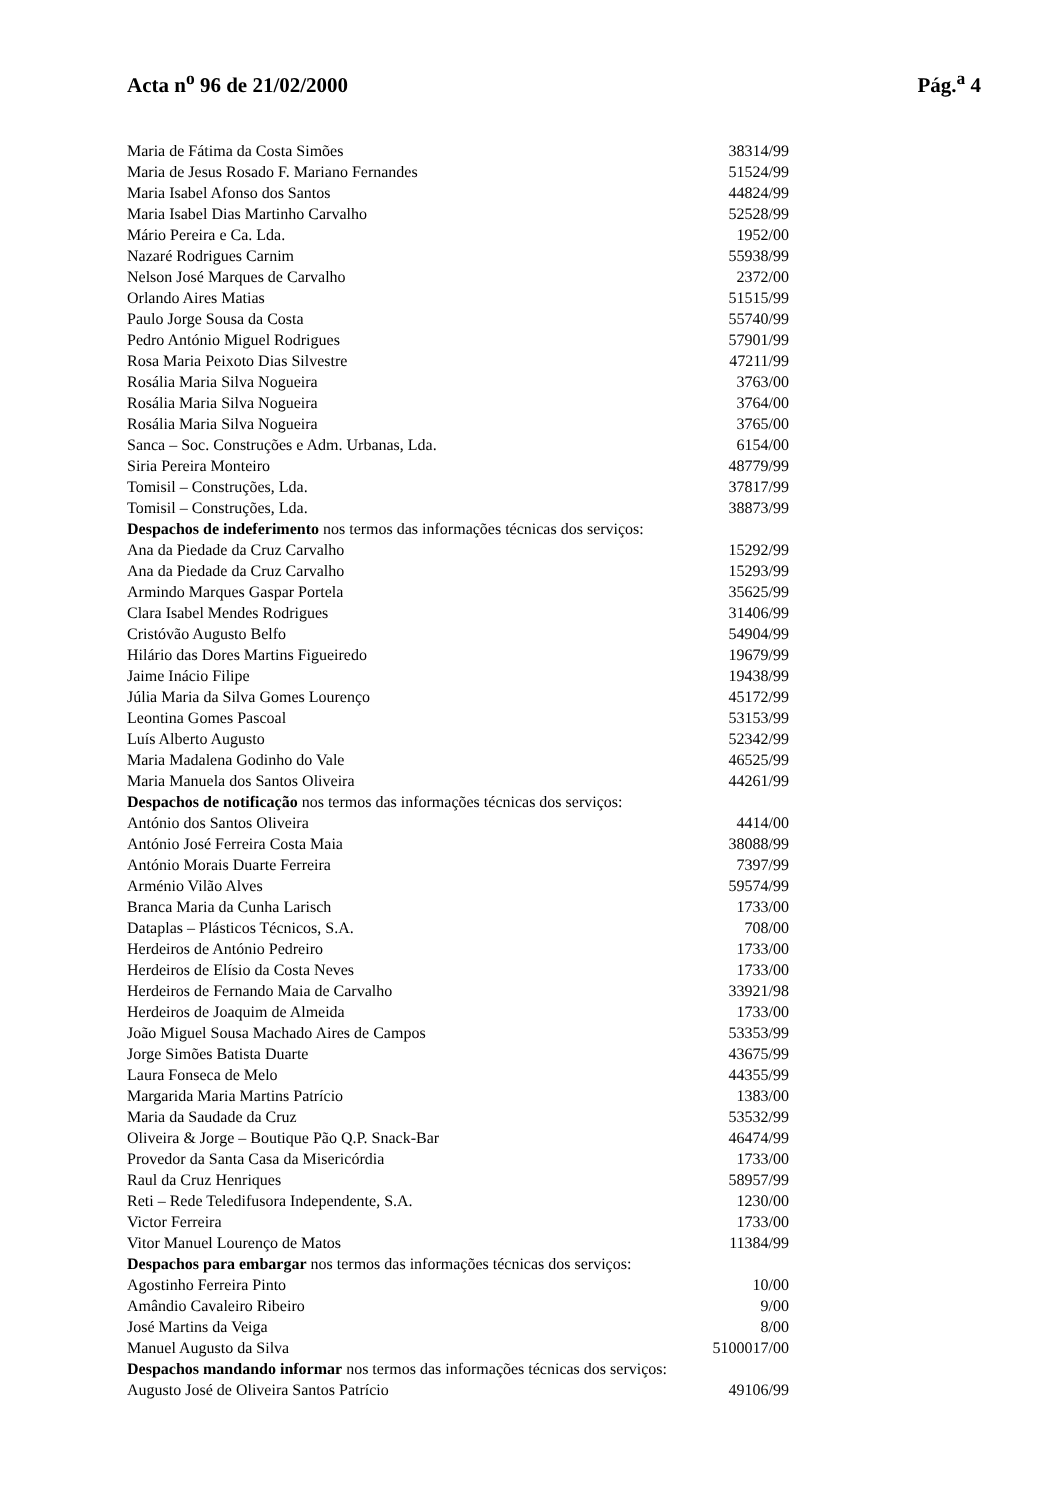Acta n<sup>o</sup> 96 de 21/02/2000 Pág.<sup>a</sup> 4
| Maria de Fátima da Costa Simões | 38314/99 |
| Maria de Jesus Rosado F. Mariano Fernandes | 51524/99 |
| Maria Isabel Afonso dos Santos | 44824/99 |
| Maria Isabel Dias Martinho Carvalho | 52528/99 |
| Mário Pereira e Ca. Lda. | 1952/00 |
| Nazaré Rodrigues Carnim | 55938/99 |
| Nelson José Marques de Carvalho | 2372/00 |
| Orlando Aires Matias | 51515/99 |
| Paulo Jorge Sousa da Costa | 55740/99 |
| Pedro António Miguel Rodrigues | 57901/99 |
| Rosa Maria Peixoto Dias Silvestre | 47211/99 |
| Rosália Maria Silva Nogueira | 3763/00 |
| Rosália Maria Silva Nogueira | 3764/00 |
| Rosália Maria Silva Nogueira | 3765/00 |
| Sanca – Soc. Construções e Adm. Urbanas, Lda. | 6154/00 |
| Siria Pereira Monteiro | 48779/99 |
| Tomisil – Construções, Lda. | 37817/99 |
| Tomisil – Construções, Lda. | 38873/99 |
| Despachos de indeferimento nos termos das informações técnicas dos serviços: | |
| Ana da Piedade da Cruz Carvalho | 15292/99 |
| Ana da Piedade da Cruz Carvalho | 15293/99 |
| Armindo Marques Gaspar Portela | 35625/99 |
| Clara Isabel Mendes Rodrigues | 31406/99 |
| Cristóvão Augusto Belfo | 54904/99 |
| Hilário das Dores Martins Figueiredo | 19679/99 |
| Jaime Inácio Filipe | 19438/99 |
| Júlia Maria da Silva Gomes Lourenço | 45172/99 |
| Leontina Gomes Pascoal | 53153/99 |
| Luís Alberto Augusto | 52342/99 |
| Maria Madalena Godinho do Vale | 46525/99 |
| Maria Manuela dos Santos Oliveira | 44261/99 |
| Despachos de notificação nos termos das informações técnicas dos serviços: | |
| António dos Santos Oliveira | 4414/00 |
| António José Ferreira Costa Maia | 38088/99 |
| António Morais Duarte Ferreira | 7397/99 |
| Arménio Vilão Alves | 59574/99 |
| Branca Maria da Cunha Larisch | 1733/00 |
| Dataplas – Plásticos Técnicos, S.A. | 708/00 |
| Herdeiros de António Pedreiro | 1733/00 |
| Herdeiros de Elísio da Costa Neves | 1733/00 |
| Herdeiros de Fernando Maia de Carvalho | 33921/98 |
| Herdeiros de Joaquim de Almeida | 1733/00 |
| João Miguel Sousa Machado Aires de Campos | 53353/99 |
| Jorge Simões Batista Duarte | 43675/99 |
| Laura Fonseca de Melo | 44355/99 |
| Margarida Maria Martins Patrício | 1383/00 |
| Maria da Saudade da Cruz | 53532/99 |
| Oliveira & Jorge – Boutique Pão Q.P. Snack-Bar | 46474/99 |
| Provedor da Santa Casa da Misericórdia | 1733/00 |
| Raul da Cruz Henriques | 58957/99 |
| Reti – Rede Teledifusora Independente, S.A. | 1230/00 |
| Victor Ferreira | 1733/00 |
| Vitor Manuel Lourenço de Matos | 11384/99 |
| Despachos para embargar nos termos das informações técnicas dos serviços: | |
| Agostinho Ferreira Pinto | 10/00 |
| Amândio Cavaleiro Ribeiro | 9/00 |
| José Martins da Veiga | 8/00 |
| Manuel Augusto da Silva | 5100017/00 |
| Despachos mandando informar nos termos das informações técnicas dos serviços: | |
| Augusto José de Oliveira Santos Patrício | 49106/99 |